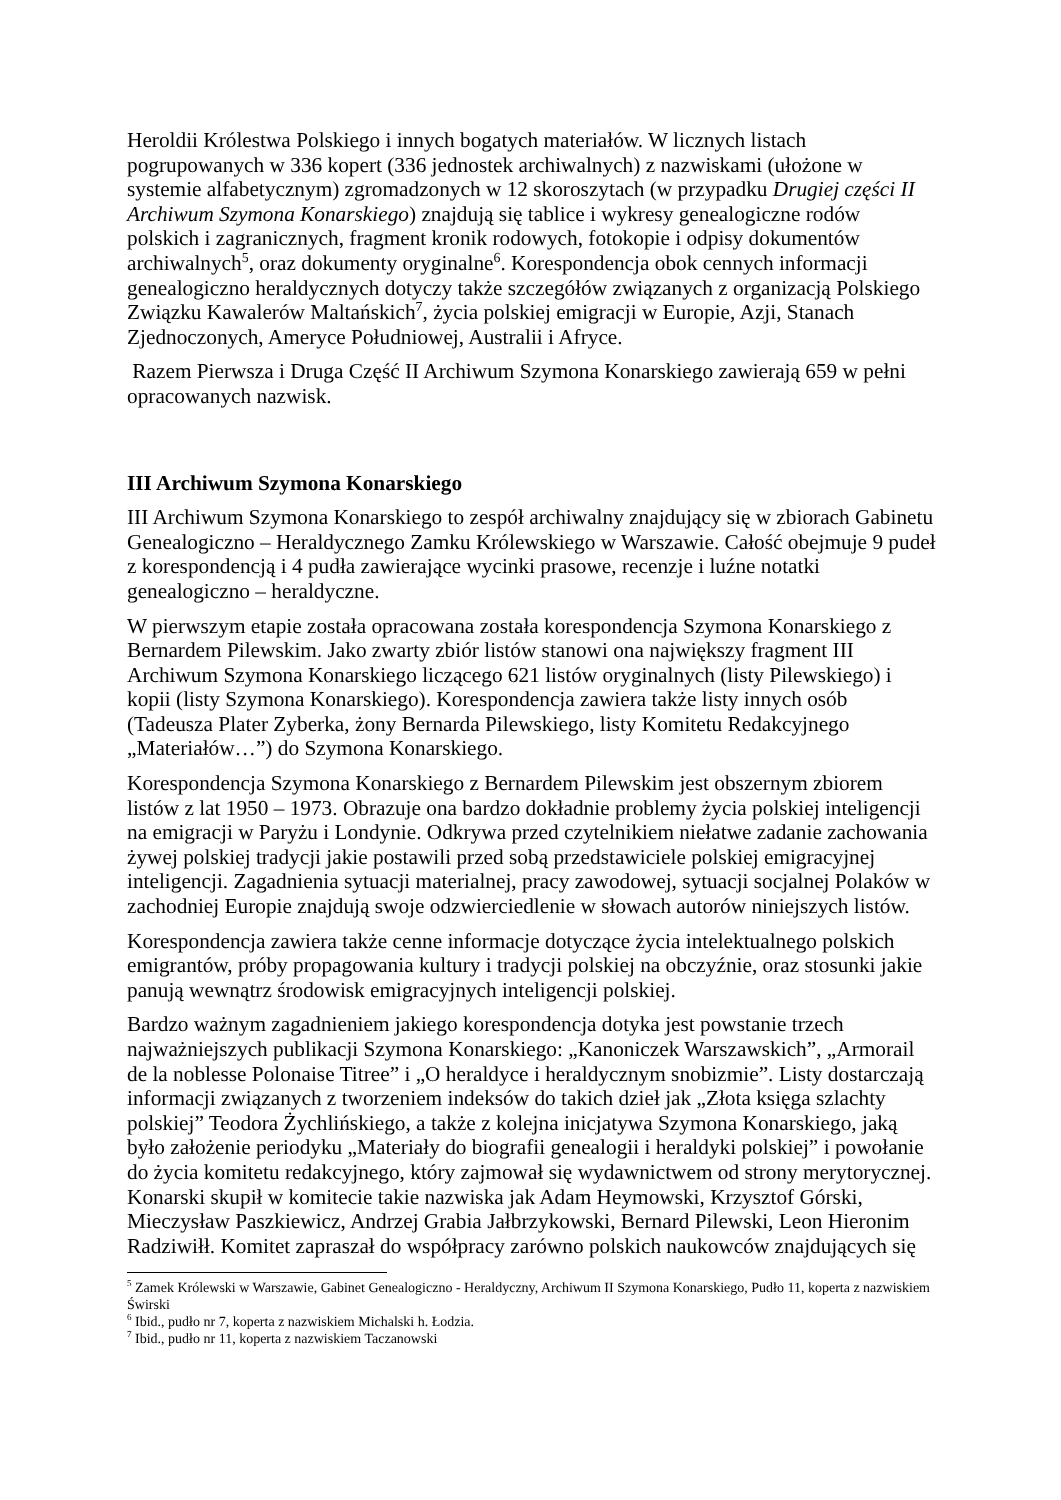Heroldii Królestwa Polskiego i innych bogatych materiałów. W licznych listach pogrupowanych w 336 kopert (336 jednostek archiwalnych) z nazwiskami (ułożone w systemie alfabetycznym) zgromadzonych w 12 skoroszytach (w przypadku Drugiej części II Archiwum Szymona Konarskiego) znajdują się tablice i wykresy genealogiczne rodów polskich i zagranicznych, fragment kronik rodowych, fotokopie i odpisy dokumentów archiwalnych<sup>5</sup>, oraz dokumenty oryginalne<sup>6</sup>. Korespondencja obok cennych informacji genealogiczno heraldycznych dotyczy także szczegółów związanych z organizacją Polskiego Związku Kawalerów Maltańskich<sup>7</sup>, życia polskiej emigracji w Europie, Azji, Stanach Zjednoczonych, Ameryce Południowej, Australii i Afryce.
Razem Pierwsza i Druga Część II Archiwum Szymona Konarskiego zawierają 659 w pełni opracowanych nazwisk.
III Archiwum Szymona Konarskiego
III Archiwum Szymona Konarskiego to zespół archiwalny znajdujący się w zbiorach Gabinetu Genealogiczno – Heraldycznego Zamku Królewskiego w Warszawie. Całość obejmuje 9 pudeł z korespondencją i 4 pudła zawierające wycinki prasowe, recenzje i luźne notatki genealogiczno – heraldyczne.
W pierwszym etapie została opracowana została korespondencja Szymona Konarskiego z Bernardem Pilewskim. Jako zwarty zbiór listów stanowi ona największy fragment III Archiwum Szymona Konarskiego liczącego 621 listów oryginalnych (listy Pilewskiego) i kopii (listy Szymona Konarskiego). Korespondencja zawiera także listy innych osób (Tadeusza Plater Zyberka, żony Bernarda Pilewskiego, listy Komitetu Redakcyjnego „Materiałów…”) do Szymona Konarskiego.
Korespondencja Szymona Konarskiego z Bernardem Pilewskim jest obszernym zbiorem listów z lat 1950 – 1973. Obrazuje ona bardzo dokładnie problemy życia polskiej inteligencji na emigracji w Paryżu i Londynie. Odkrywa przed czytelnikiem niełatwe zadanie zachowania żywej polskiej tradycji jakie postawili przed sobą przedstawiciele polskiej emigracyjnej inteligencji. Zagadnienia sytuacji materialnej, pracy zawodowej, sytuacji socjalnej Polaków w zachodniej Europie znajdują swoje odzwierciedlenie w słowach autorów niniejszych listów.
Korespondencja zawiera także cenne informacje dotyczące życia intelektualnego polskich emigrantów, próby propagowania kultury i tradycji polskiej na obczyźnie, oraz stosunki jakie panują wewnątrz środowisk emigracyjnych inteligencji polskiej.
Bardzo ważnym zagadnieniem jakiego korespondencja dotyka jest powstanie trzech najważniejszych publikacji Szymona Konarskiego: „Kanoniczek Warszawskich”, „Armorail de la noblesse Polonaise Titree” i „O heraldyce i heraldycznym snobizmie”. Listy dostarczają informacji związanych z tworzeniem indeksów do takich dzieł jak „Złota księga szlachty polskiej” Teodora Żychlińskiego, a także z kolejna inicjatywa Szymona Konarskiego, jaką było założenie periodyku „Materiały do biografii genealogii i heraldyki polskiej” i powołanie do życia komitetu redakcyjnego, który zajmował się wydawnictwem od strony merytorycznej. Konarski skupił w komitecie takie nazwiska jak Adam Heymowski, Krzysztof Górski, Mieczysław Paszkiewicz, Andrzej Grabia Jałbrzykowski, Bernard Pilewski, Leon Hieronim Radziwiłł. Komitet zapraszał do współpracy zarówno polskich naukowców znajdujących się
<sup>5</sup> Zamek Królewski w Warszawie, Gabinet Genealogiczno - Heraldyczny, Archiwum II Szymona Konarskiego, Pudło 11, koperta z nazwiskiem Świrski
<sup>6</sup> Ibid., pudło nr 7, koperta z nazwiskiem Michalski h. Łodzia.
<sup>7</sup> Ibid., pudło nr 11, koperta z nazwiskiem Taczanowski